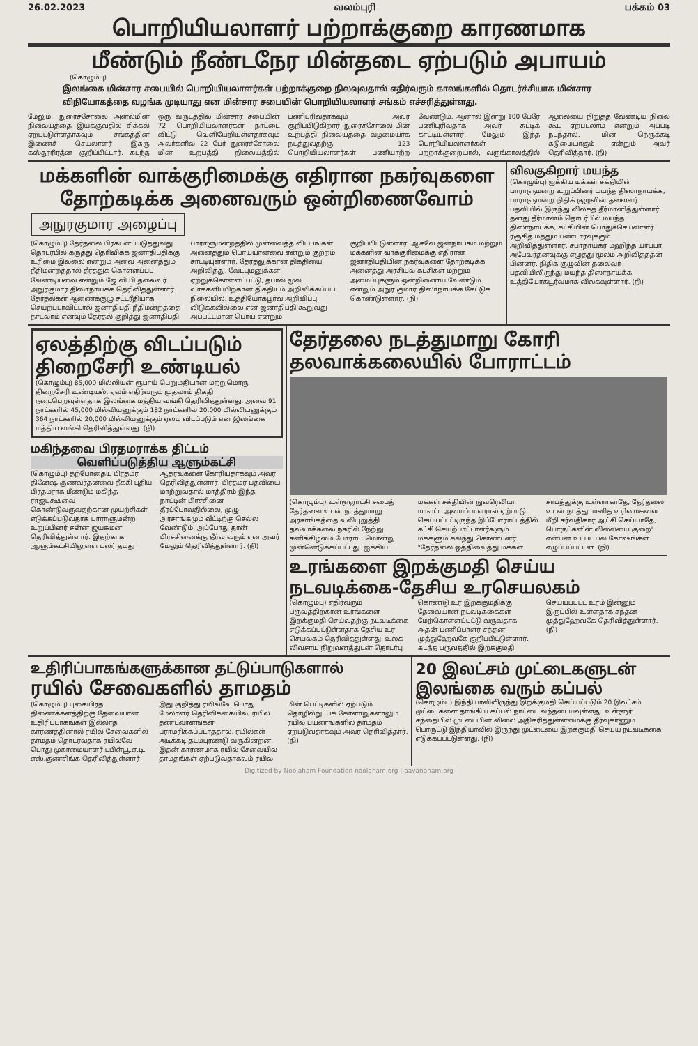26.02.2023 வலம்புரி பக்கம் 03
பொறியியலாளர் பற்றாக்குறை காரணமாக
மீண்டும் நீண்டநேர மின்தடை ஏற்படும் அபாயம்
(கொழும்பு)
இலங்கை மின்சார சபையில் பொறியியலாளர்கள் பற்றாக்குறை நிலவுவதால் எதிர்வரும் காலங்களில் தொடர்ச்சியாக மின்சார விநியோகத்தை வழங்க முடியாது என மின்சார சபையின் பொறியியலாளர் சங்கம் எச்சரித்துள்ளது.
மேலும், நுரைச்சோலை அனல்மின் நிலையத்தை இயக்குவதில் சிக்கல் ஏற்பட்டுள்ளதாகவும் சங்கத்தின் இணைச் செயலாளர் இசுரு கஸ்தூரிரத்ன குறிப்பிட்டார். கடந்த ஒரு வருடத்தில் மின்சார சபையின் 72 பொறியியலாளர்கள் நாட்டை விட்டு வெளியேறியுள்ளதாகவும் அவர்களில் 22 பேர் நுரைச்சோலை மின் உற்பத்தி நிலையத்தில் பணிபுரிவதாகவும் அவர் குறிப்பிடுகிறார். நுரைச்சோலை மின் உற்பத்தி நிலையத்தை வழமையாக நடத்துவதற்கு 123 பொறியியலாளர்கள் பணியாற்ற வேண்டும். ஆனால் இன்று 100 பேரே பணிபுரிவதாக அவர் சுட்டிக் காட்டியுள்ளார். மேலும், இந்த பொறியியலாளர்கள் பற்றாக்குறையால், வருங்காலத்தில் ஆலையை நிறுத்த வேண்டிய நிலை கூட ஏற்படலாம் என்றும் அப்படி நடந்தால், மின் நெருக்கடி கடுமையாகும் என்றும் அவர் தெரிவித்தார். (நி)
மக்களின் வாக்குரிமைக்கு எதிரான நகர்வுகளை தோற்கடிக்க அனைவரும் ஒன்றிணைவோம்
அநுரகுமார அழைப்பு
(கொழும்பு) தேர்தலை பிரகடனப்படுத்துவது தொடர்பில் கருத்து தெரிவிக்க ஜனாதிபதிக்கு உரிமை இல்லை என்றும் அவை அனைத்தும் நீதிமன்றத்தால் தீர்த்துக் கொள்ளப்பட வேண்டியவை என்றும் ஜே.வி.பி தலைவர் அநுரகுமார திஸாநாயக்க தெரிவித்துள்ளார். தேர்தல்கள் ஆணைக்குழு சட்டரீதியாக செயற்படாவிட்டால் ஜனாதிபதி நீதிமன்றத்தை நாடலாம் எனவும் தேர்தல் குறித்து ஜனாதிபதி பாராளுமன்றத்தில் முன்வைத்த விடயங்கள் அனைத்தும் பொய்யானவை என்றும் குற்றம் சாட்டியுள்ளார். தேர்தலுக்கான திகதியை அறிவித்து, வேட்புமனுக்கள் ஏற்றுக்கொள்ளப்பட்டு, தபால் மூல வாக்களிப்பிற்கான திகதியும் அறிவிக்கப்பட்ட நிலையில், உத்தியோகபூர்வ அறிவிப்பு விடுக்கவில்லை என ஜனாதிபதி கூறுவது அப்பட்டமான பொய் என்றும் குறிப்பிட்டுள்ளார். ஆகவே ஜனநாயகம் மற்றும் மக்களின் வாக்குரிமைக்கு எதிரான ஜனாதிபதியின் நகர்வுகளை தோற்கடிக்க அனைத்து அரசியல் கட்சிகள் மற்றும் அமைப்புகளும் ஒன்றிணைய வேண்டும் என்றும் அநுர குமார திஸாநாயக்க கேட்டுக் கொண்டுள்ளார். (நி)
விலகுகிறார் மயந்த
(கொழும்பு) ஐக்கிய மக்கள் சக்தியின் பாராளுமன்ற உறுப்பினர் மயந்த திஸாநாயக்க, பாராளுமன்ற நிதிக் குழுவின் தலைவர் பதவியில் இருந்து விலகத் தீர்மானித்துள்ளார். தனது தீர்மானம் தொடர்பில் மயந்த திஸாநாயக்க, கட்சியின் பொதுச்செயலாளர் ரஞ்சித் மத்தும பண்டாரவுக்கும் அறிவித்துள்ளார். சபாநாயகர் மஹிந்த யாப்பா அபேவர்தனவுக்கு எழுத்து மூலம் அறிவித்ததன் பின்னர், நிதிக் குழுவின் தலைவர் பதவியிலிருந்து மயந்த திஸாநாயக்க உத்தியோகபூர்வமாக விலகவுள்ளார். (நி)
ஏலத்திற்கு விடப்படும் திறைசேரி உண்டியல்
(கொழும்பு) 85,000 மில்லியன் ரூபாய் பெறுமதியான மற்றுமொரு திறைசேரி உண்டியல், ஏலம் எதிர்வரும் முதலாம் திகதி நடைபெறவுள்ளதாக இலங்கை மத்திய வங்கி தெரிவித்துள்ளது. அவை 91 நாட்களில் 45,000 மில்லியனுக்கும் 182 நாட்களில் 20,000 மில்லியனுக்கும் 364 நாட்களில் 20,000 மில்லியனுக்கும் ஏலம் விடப்படும் என இலங்கை மத்திய வங்கி தெரிவித்துள்ளது. (நி)
மகிந்தவை பிரதமராக்க திட்டம்
வெளிப்படுத்திய ஆளும்கட்சி
(கொழும்பு) தற்போதைய பிரதமர் தினேஷ் குணவர்தனவை நீக்கி புதிய பிரதமராக மீண்டும் மகிந்த ராஜபக்ஷவை கொண்டுவருவதற்கான முயற்சிகள் எடுக்கப்படுவதாக பாராளுமன்ற உறுப்பினர் சன்ன ஜயசுமன தெரிவித்துள்ளார். இதற்காக ஆளும்கட்சியிலுள்ள பலர் தமது ஆதரவுகளை கோரியதாகவும் அவர் தெரிவித்துள்ளார். பிரதமர் பதவியை மாற்றுவதால் மாத்திரம் இந்த நாட்டின் பிரச்சினை தீரப்போவதில்லை, முழு அரசாங்கமும் வீட்டிற்கு செல்ல வேண்டும். அப்போது தான் பிரச்சினைக்கு தீர்வு வரும் என அவர் மேலும் தெரிவித்துள்ளார். (நி)
தேர்தலை நடத்துமாறு கோரி தலவாக்கலையில் போராட்டம்
(கொழும்பு) உள்ளூராட்சி சபைத் தேர்தலை உடன் நடத்துமாறு அரசாங்கத்தை வலியுறுத்தி தலவாக்கலை நகரில் நேற்று சனிக்கிழமை போராட்டமொன்று முன்னெடுக்கப்பட்டது. ஐக்கிய மக்கள் சக்தியின் நுவரெலியா மாவட்ட அமைப்பாளரால் ஏற்பாடு செய்யப்பட்டிருந்த இப்போராட்டத்தில் கட்சி செயற்பாட்டாளர்களும் மக்களும் கலந்து கொண்டனர். "தேர்தலை ஒத்திவைத்து மக்கள் சாபத்துக்கு உள்ளாகாதே, தேர்தலை உடன் நடத்து, மனித உரிமைகளை மீறி சர்வதிகார ஆட்சி செய்யாதே, பொருட்களின் விலையை குறை" என்பன உட்பட பல கோஷங்கள் எழுப்பப்பட்டன. (நி)
உரங்களை இறக்குமதி செய்ய நடவடிக்கை-தேசிய உரசெயலகம்
(கொழும்பு) எதிர்வரும் பருவத்திற்கான உரங்களை இறக்குமதி செய்வதற்கு நடவடிக்கை எடுக்கப்பட்டுள்ளதாக தேசிய உர செயலகம் தெரிவித்துள்ளது. உலக விவசாய நிறுவனத்துடன் தொடர்பு கொண்டு உர இறக்குமதிக்கு தேவையான நடவடிக்கைகள் மேற்கொள்ளப்பட்டு வருவதாக அதன் பணிப்பாளர் சந்தன முத்துஹேவகே குறிப்பிட்டுள்ளார். கடந்த பருவத்தில் இறக்குமதி செய்யப்பட்ட உரம் இன்னும் இருப்பில் உள்ளதாக சந்தன முத்துஹேவகே தெரிவித்துள்ளார். (நி)
உதிரிப்பாகங்களுக்கான தட்டுப்பாடுகளால்
ரயில் சேவைகளில் தாமதம்
(கொழும்பு) புகையிரத திணைக்களத்திற்கு தேவையான உதிரிப்பாகங்கள் இல்லாத காரணத்தினால் ரயில் சேவைகளில் தாமதம் தொடர்வதாக ரயில்வே பொது முகாமையாளர் டபிள்யூ.ஏ.டி. எஸ்.குணசிங்க தெரிவித்துள்ளார். இது குறித்து ரயில்வே பொது மேலாளர் தெரிவிக்கையில், ரயில் தண்டவாளங்கள் பராமரிக்கப்படாததால், ரயில்கள் அடிக்கடி தடம்புரண்டு வருகின்றன. இதன் காரணமாக ரயில் சேவையில் தாமதங்கள் ஏற்படுவதாகவும் ரயில் மின் பெட்டிகளில் ஏற்படும் தொழில்நுட்பக் கோளாறுகளாலும் ரயில் பயணங்களில் தாமதம் ஏற்படுவதாகவும் அவர் தெரிவித்தார். (நி)
20 இலட்சம் முட்டைகளுடன் இலங்கை வரும் கப்பல்
(கொழும்பு) இந்தியாவிலிருந்து இறக்குமதி செய்யப்படும் 20 இலட்சம் முட்டைகளை தாங்கிய கப்பல் நாட்டை வந்தடையவுள்ளது. உள்ளூர் சந்தையில் முட்டையின் விலை அதிகரித்துள்ளமைக்கு தீர்வுகாணும் பொருட்டு இந்தியாவில் இருந்து முட்டையை இறக்குமதி செய்ய நடவடிக்கை எடுக்கப்பட்டுள்ளது. (நி)
Digitized by Noolaham Foundation noolaham.org | aavanaham.org